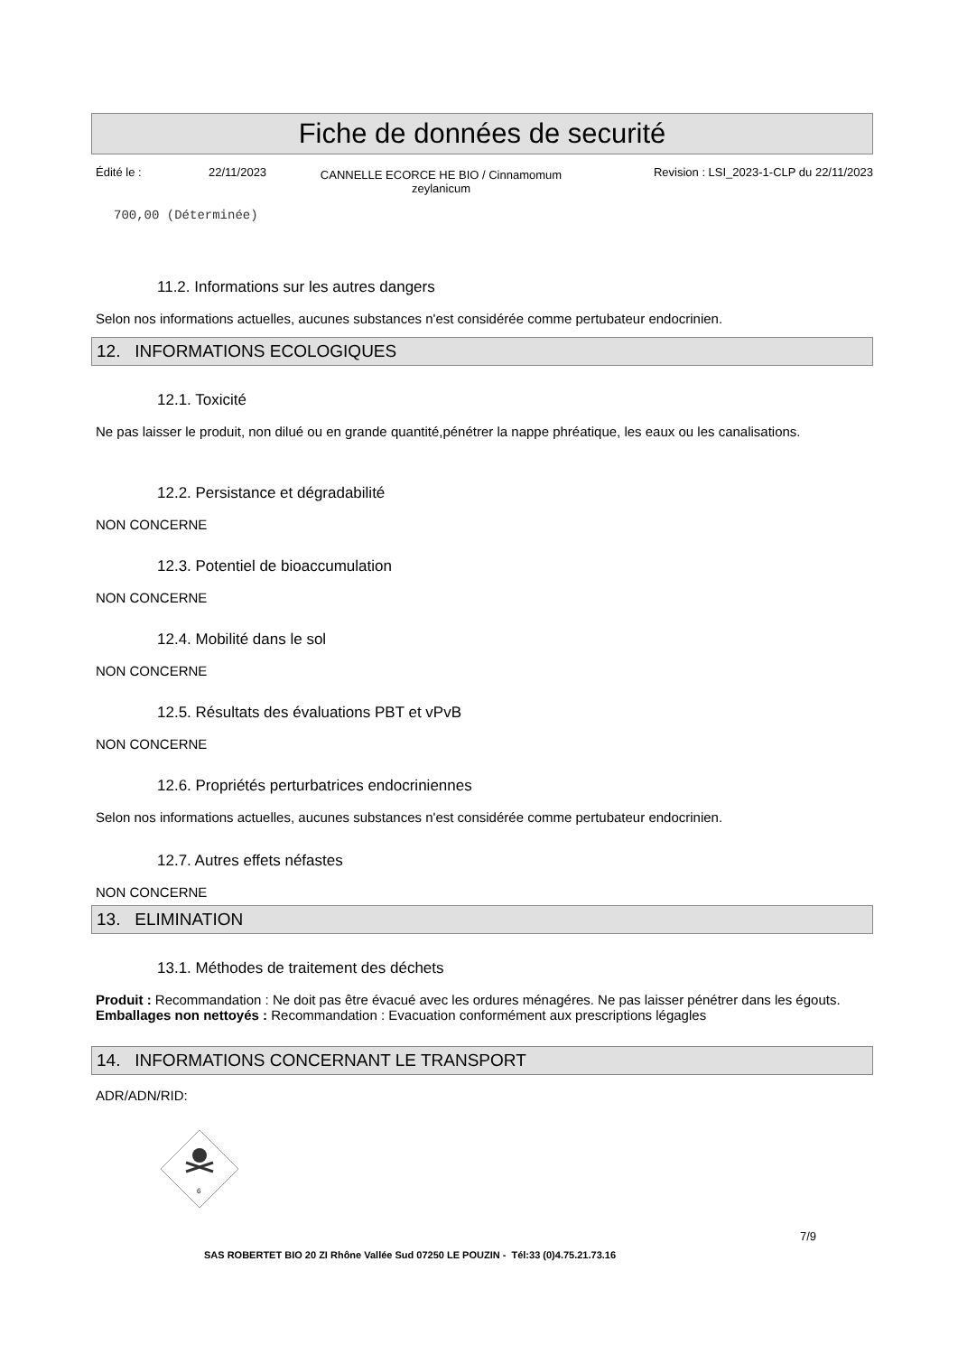Fiche de données de securité
Édité le : 22/11/2023
CANNELLE ECORCE HE BIO / Cinnamomum zeylanicum
Revision : LSI_2023-1-CLP du 22/11/2023
700,00 (Déterminée)
11.2. Informations sur les autres dangers
Selon nos informations actuelles, aucunes substances n'est considérée comme pertubateur endocrinien.
12. INFORMATIONS ECOLOGIQUES
12.1. Toxicité
Ne pas laisser le produit, non dilué ou en grande quantité,pénétrer la nappe phréatique, les eaux ou les canalisations.
12.2. Persistance et dégradabilité
NON CONCERNE
12.3. Potentiel de bioaccumulation
NON CONCERNE
12.4. Mobilité dans le sol
NON CONCERNE
12.5. Résultats des évaluations PBT et vPvB
NON CONCERNE
12.6. Propriétés perturbatrices endocriniennes
Selon nos informations actuelles, aucunes substances n'est considérée comme pertubateur endocrinien.
12.7. Autres effets néfastes
NON CONCERNE
13. ELIMINATION
13.1. Méthodes de traitement des déchets
Produit : Recommandation : Ne doit pas être évacué avec les ordures ménagéres. Ne pas laisser pénétrer dans les égouts.
Emballages non nettoyés : Recommandation : Evacuation conformément aux prescriptions légagles
14. INFORMATIONS CONCERNANT LE TRANSPORT
ADR/ADN/RID:
6
SAS ROBERTET BIO 20 ZI Rhône Vallée Sud 07250 LE POUZIN - Tél:33 (0)4.75.21.73.16
7/9